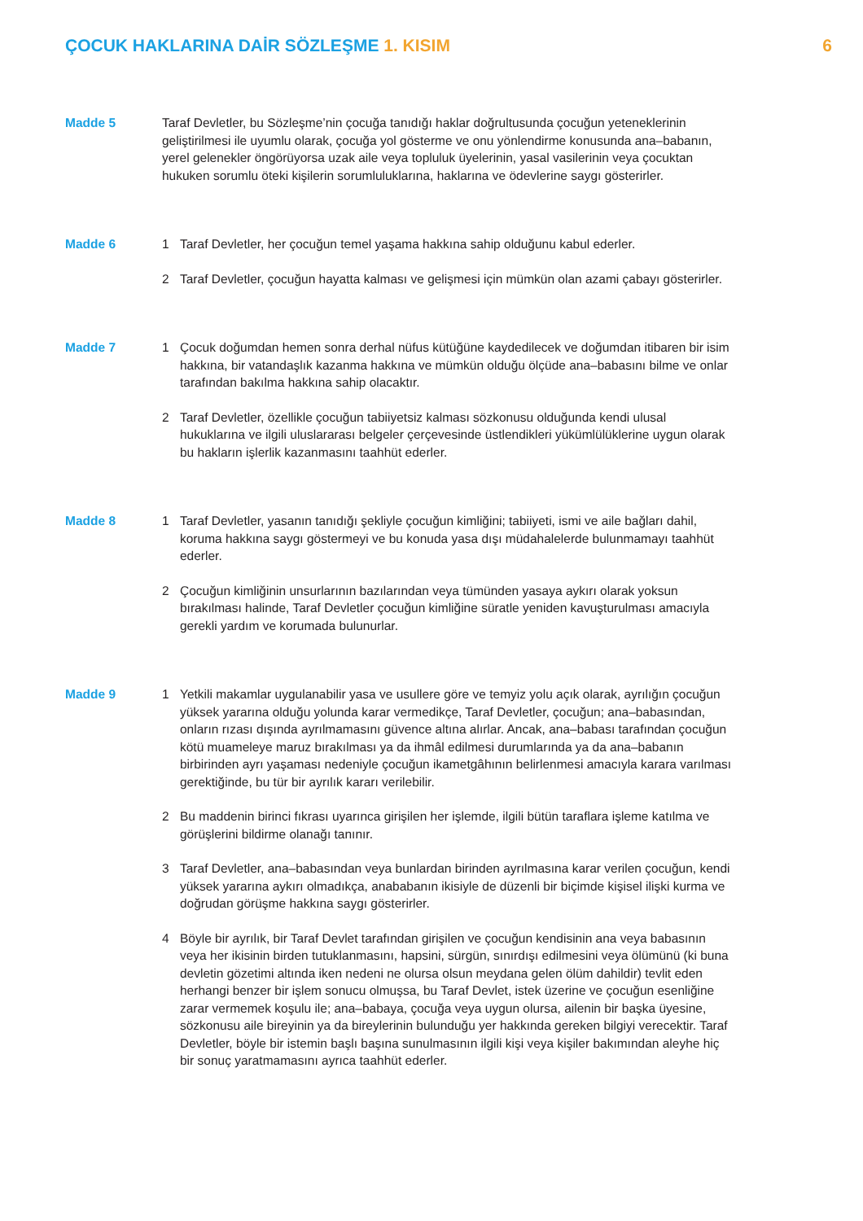ÇOCUK HAKLARINA DAİR SÖZLEŞME 1. KISIM
6
Madde 5 Taraf Devletler, bu Sözleşme’nin çocuğa tanıdığı haklar doğrultusunda çocuğun yeteneklerinin geliştirilmesi ile uyumlu olarak, çocuğa yol gösterme ve onu yönlendirme konusunda ana–babanın, yerel gelenekler öngörüyorsa uzak aile veya topluluk üyelerinin, yasal vasilerinin veya çocuktan hukuken sorumlu öteki kişilerin sorumluluklarına, haklarına ve ödevlerine saygı gösterirler.
Madde 6 1 Taraf Devletler, her çocuğun temel yaşama hakkına sahip olduğunu kabul ederler.
2 Taraf Devletler, çocuğun hayatta kalması ve gelişmesi için mümkün olan azami çabayı gösterirler.
Madde 7 1 Çocuk doğumdan hemen sonra derhal nüfus kütüğüne kaydedilecek ve doğumdan itibaren bir isim hakkına, bir vatandaşlık kazanma hakkına ve mümkün olduğu ölçüde ana–babasını bilme ve onlar tarafından bakılma hakkına sahip olacaktır.
2 Taraf Devletler, özellikle çocuğun tabiiyetsiz kalması sözkonusu olduğunda kendi ulusal hukuklarına ve ilgili uluslararası belgeler çerçevesinde üstlendikleri yükümlülüklerine uygun olarak bu hakların işlerlik kazanmasını taahhüt ederler.
Madde 8 1 Taraf Devletler, yasanın tanıdığı şekliyle çocuğun kimliğini; tabiiyeti, ismi ve aile bağları dahil, koruma hakkına saygı göstermeyi ve bu konuda yasa dışı müdahalelerde bulunmamayı taahhüt ederler.
2 Çocuğun kimliğinin unsurlarının bazılarından veya tümünden yasaya aykırı olarak yoksun bırakılması halinde, Taraf Devletler çocuğun kimliğine süratle yeniden kavuşturulması amacıyla gerekli yardım ve korumada bulunurlar.
Madde 9 1 Yetkili makamlar uygulanabilir yasa ve usullere göre ve temyiz yolu açık olarak, ayrılığın çocuğun yüksek yararına olduğu yolunda karar vermedikçe, Taraf Devletler, çocuğun; ana–babasından, onların rızası dışında ayrılmamasını güvence altına alırlar. Ancak, ana–babası tarafından çocuğun kötü muameleye maruz bırakılması ya da ihmâl edilmesi durumlarında ya da ana–babanın birbirinden ayrı yaşaması nedeniyle çocuğun ikametgâhının belirlenmesi amacıyla karara varılması gerektiğinde, bu tür bir ayrılık kararı verilebilir.
2 Bu maddenin birinci fıkrası uyarınca girişilen her işlemde, ilgili bütün taraflara işleme katılma ve görüşlerini bildirme olanağı tanınır.
3 Taraf Devletler, ana–babasından veya bunlardan birinden ayrılmasına karar verilen çocuğun, kendi yüksek yararına aykırı olmadıkça, anababanın ikisiyle de düzenli bir biçimde kişisel ilişki kurma ve doğrudan görüşme hakkına saygı gösterirler.
4 Böyle bir ayrılık, bir Taraf Devlet tarafından girişilen ve çocuğun kendisinin ana veya babasının veya her ikisinin birden tutuklanmasını, hapsini, sürgün, sınırdışı edilmesini veya ölümünü (ki buna devletin gözetimi altında iken nedeni ne olursa olsun meydana gelen ölüm dahildir) tevlit eden herhangi benzer bir işlem sonucu olmuşsa, bu Taraf Devlet, istek üzerine ve çocuğun esenliğine zarar vermemek koşulu ile; ana–babaya, çocuğa veya uygun olursa, ailenin bir başka üyesine, sözkonusu aile bireyinin ya da bireylerinin bulunduğu yer hakkında gereken bilgiyi verecektir. Taraf Devletler, böyle bir istemin başlı başına sunulmasının ilgili kişi veya kişiler bakımından aleyhe hiç bir sonuç yaratmamasını ayrıca taahhüt ederler.